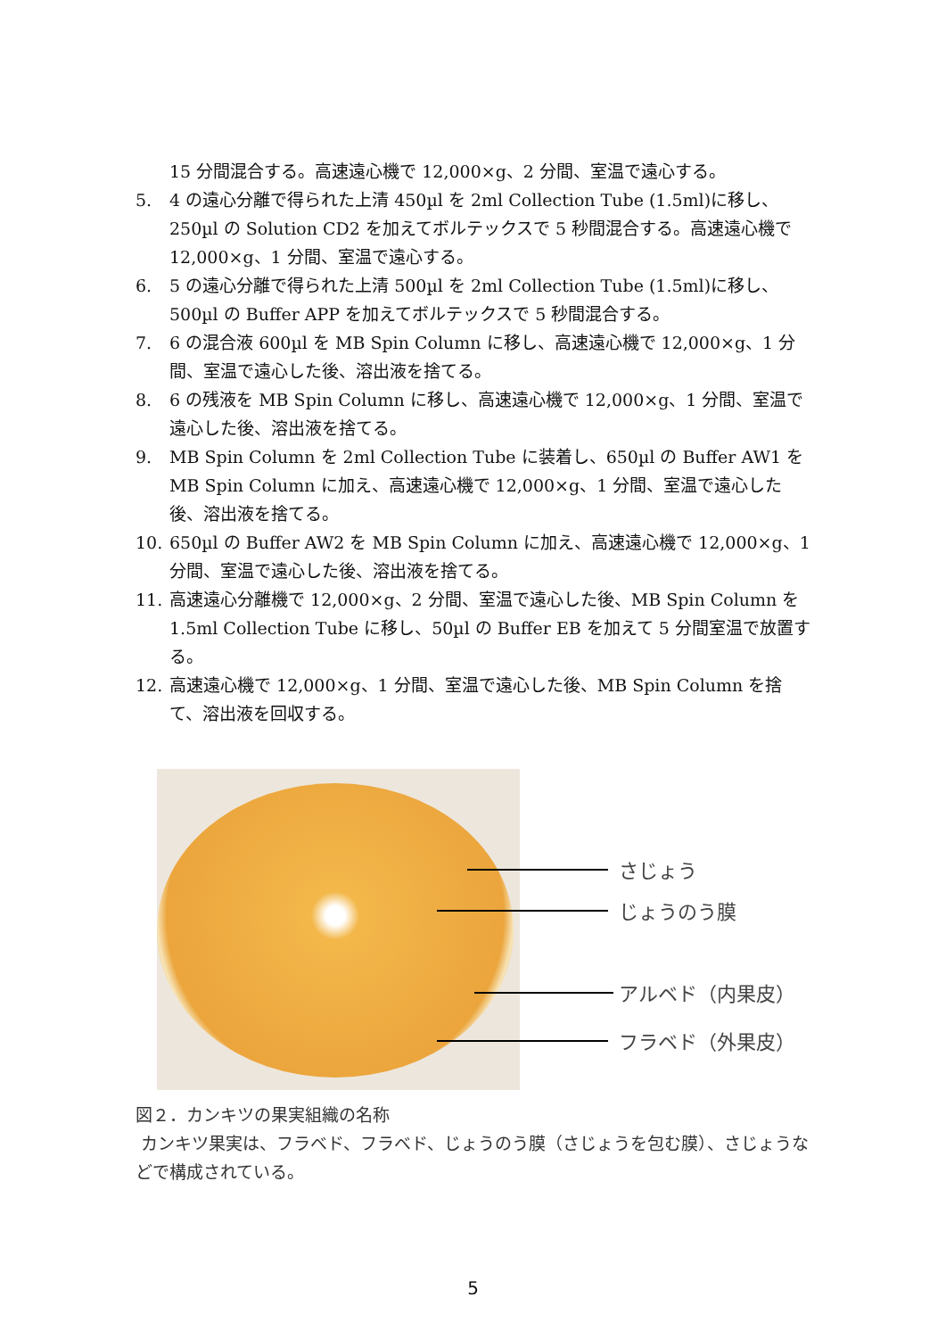15 分間混合する。高速遠心機で 12,000×g、2 分間、室温で遠心する。
5. 4 の遠心分離で得られた上清 450µl を 2ml Collection Tube (1.5ml)に移し、250µl の Solution CD2 を加えてボルテックスで 5 秒間混合する。高速遠心機で 12,000×g、1 分間、室温で遠心する。
6. 5 の遠心分離で得られた上清 500µl を 2ml Collection Tube (1.5ml)に移し、500µl の Buffer APP を加えてボルテックスで 5 秒間混合する。
7. 6 の混合液 600µl を MB Spin Column に移し、高速遠心機で 12,000×g、1 分間、室温で遠心した後、溶出液を捨てる。
8. 6 の残液を MB Spin Column に移し、高速遠心機で 12,000×g、1 分間、室温で遠心した後、溶出液を捨てる。
9. MB Spin Column を 2ml Collection Tube に装着し、650µl の Buffer AW1 を MB Spin Column に加え、高速遠心機で 12,000×g、1 分間、室温で遠心した後、溶出液を捨てる。
10. 650µl の Buffer AW2 を MB Spin Column に加え、高速遠心機で 12,000×g、1 分間、室温で遠心した後、溶出液を捨てる。
11. 高速遠心分離機で 12,000×g、2 分間、室温で遠心した後、MB Spin Column を 1.5ml Collection Tube に移し、50µl の Buffer EB を加えて 5 分間室温で放置する。
12. 高速遠心機で 12,000×g、1 分間、室温で遠心した後、MB Spin Column を捨て、溶出液を回収する。
さじょう
じょうのう膜
アルベド（内果皮）
フラベド（外果皮）
図２．カンキツの果実組織の名称
カンキツ果実は、フラベド、フラベド、じょうのう膜（さじょうを包む膜）、さじょうなどで構成されている。
5